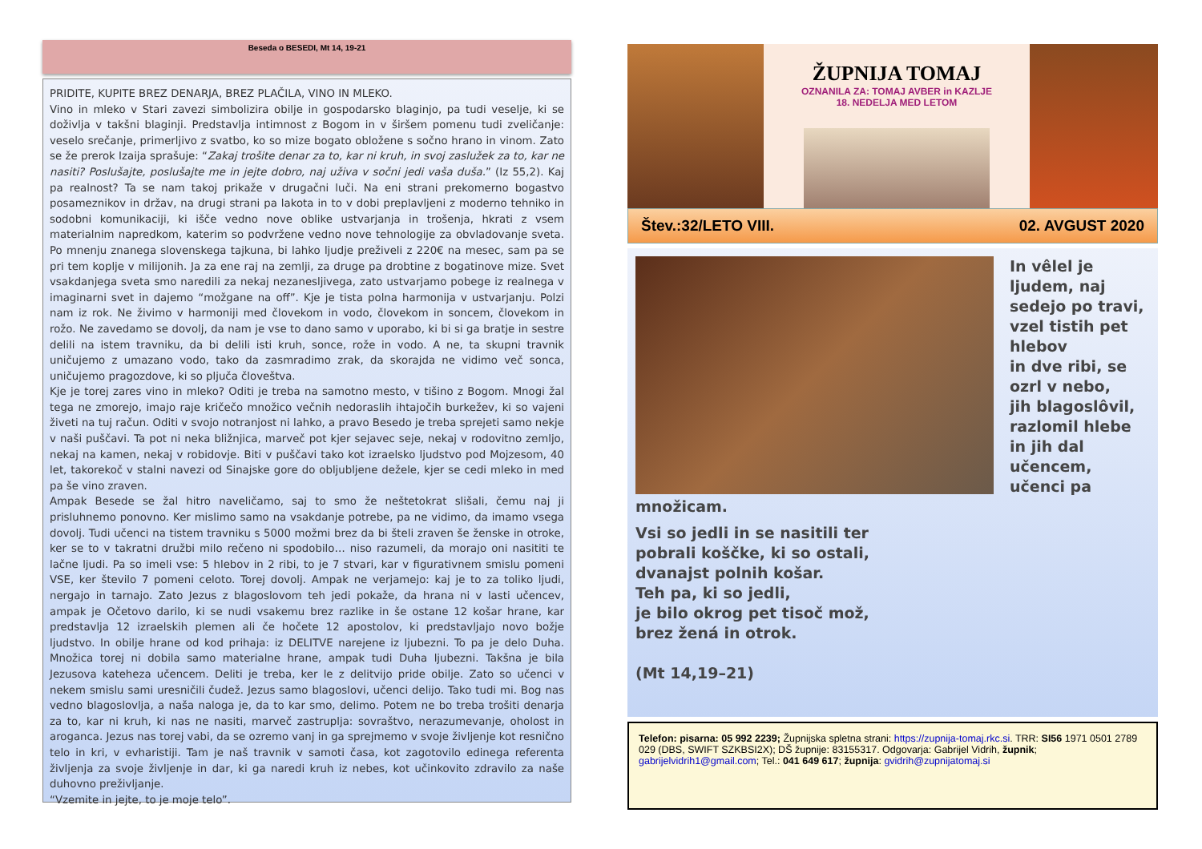Beseda o BESEDI, Mt 14, 19-21
PRIDITE, KUPITE BREZ DENARJA, BREZ PLAČILA, VINO IN MLEKO.
Vino in mleko v Stari zavezi simbolizira obilje in gospodarsko blaginjo, pa tudi veselje, ki se doživlja v takšni blaginji. Predstavlja intimnost z Bogom in v širšem pomenu tudi zveličanje: veselo srečanje, primerljivo z svatbo, ko so mize bogato obložene s sočno hrano in vinom. Zato se že prerok Izaija sprašuje: “Zakaj trošite denar za to, kar ni kruh, in svoj zaslužek za to, kar ne nasiti? Poslušajte, poslušajte me in jejte dobro, naj uživa v sočni jedi vaša duša.” (Iz 55,2). Kaj pa realnost? Ta se nam takoj prikaže v drugačni luči. Na eni strani prekomerno bogastvo posameznikov in držav, na drugi strani pa lakota in to v dobi preplavljeni z moderno tehniko in sodobni komunikaciji, ki išče vedno nove oblike ustvarjanja in trošenja, hkrati z vsem materialnim napredkom, katerim so podvržene vedno nove tehnologije za obvladovanje sveta. Po mnenju znanega slovenskega tajkuna, bi lahko ljudje preživeli z 220€ na mesec, sam pa se pri tem koplje v milijonih. Ja za ene raj na zemlji, za druge pa drobtine z bogatinove mize. Svet vsakdanjega sveta smo naredili za nekaj nezanesljivega, zato ustvarjamo pobege iz realnega v imaginarni svet in dajemo “možgane na off”. Kje je tista polna harmonija v ustvarjanju. Polzi nam iz rok. Ne živimo v harmoniji med človekom in vodo, človekom in soncem, človekom in rožo. Ne zavedamo se dovolj, da nam je vse to dano samo v uporabo, ki bi si ga bratje in sestre delili na istem travniku, da bi delili isti kruh, sonce, rože in vodo. A ne, ta skupni travnik uničujemo z umazano vodo, tako da zasmradimo zrak, da skorajda ne vidimo več sonca, uničujemo pragozdove, ki so pljuča človeštva.
Kje je torej zares vino in mleko? Oditi je treba na samotno mesto, v tišino z Bogom. Mnogi žal tega ne zmorejo, imajo raje kričečo množico večnih nedoraslih ihtajočih burkežev, ki so vajeni živeti na tuj račun. Oditi v svojo notranjost ni lahko, a pravo Besedo je treba sprejeti samo nekje v naši puščavi. Ta pot ni neka bližnjica, marveč pot kjer sejavec seje, nekaj v rodovitno zemljo, nekaj na kamen, nekaj v robidovje. Biti v puščavi tako kot izraelsko ljudstvo pod Mojzesom, 40 let, takorekoč v stalni navezi od Sinajske gore do obljubljene dežele, kjer se cedi mleko in med pa še vino zraven.
Ampak Besede se žal hitro naveličamo, saj to smo že neštetokrat slišali, čemu naj ji prisluhnemo ponovno. Ker mislimo samo na vsakdanje potrebe, pa ne vidimo, da imamo vsega dovolj. Tudi učenci na tistem travniku s 5000 možmi brez da bi šteli zraven še ženske in otroke, ker se to v takratni družbi milo rečeno ni spodobilo… niso razumeli, da morajo oni nasititi te lačne ljudi. Pa so imeli vse: 5 hlebov in 2 ribi, to je 7 stvari, kar v figurativnem smislu pomeni VSE, ker število 7 pomeni celoto. Torej dovolj. Ampak ne verjamejo: kaj je to za toliko ljudi, nergajo in tarnajo. Zato Jezus z blagoslovom teh jedi pokaže, da hrana ni v lasti učencev, ampak je Očetovo darilo, ki se nudi vsakemu brez razlike in še ostane 12 košar hrane, kar predstavlja 12 izraelskih plemen ali če hočete 12 apostolov, ki predstavljajo novo božje ljudstvo. In obilje hrane od kod prihaja: iz DELITVE narejene iz ljubezni. To pa je delo Duha. Množica torej ni dobila samo materialne hrane, ampak tudi Duha ljubezni. Takšna je bila Jezusova kateheza učencem. Deliti je treba, ker le z delitvijo pride obilje. Zato so učenci v nekem smislu sami uresničili čudež. Jezus samo blagoslovi, učenci delijo. Tako tudi mi. Bog nas vedno blagoslovlja, a naša naloga je, da to kar smo, delimo. Potem ne bo treba trošiti denarja za to, kar ni kruh, ki nas ne nasiti, marveč zastruplja: sovraštvo, nerazumevanje, oholost in aroganca. Jezus nas torej vabi, da se ozremo vanj in ga sprejmemo v svoje življenje kot resnično telo in kri, v evharistiji. Tam je naš travnik v samoti časa, kot zagotovilo edinega referenta življenja za svoje življenje in dar, ki ga naredi kruh iz nebes, kot učinkovito zdravilo za naše duhovno preživljanje.
“Vzemite in jejte, to je moje telo”.
ŽUPNIJA TOMAJ
OZNANILA ZA: TOMAJ AVBER in KAZLJE
18. NEDELJA MED LETOM
Štev.:32/LETO VIII. 02. AVGUST 2020
In vêlel je ljudem, naj sedejo po travi,
vzel tistih pet hlebov
in dve ribi, se ozrl v nebo,
jih blagoslôvil,
razlomil hlebe
in jih dal učencem,
učenci pa množicam.
Vsi so jedli in se nasitili ter
pobrali koščke, ki so ostali,
dvanajst polnih košar.
Teh pa, ki so jedli,
je bilo okrog pet tisoč mož,
brez žená in otrok.
(Mt 14,19–21)
Telefon: pisarna: 05 992 2239; Župnijska spletna strani: https://zupnija-tomaj.rkc.si. TRR: SI56 1971 0501 2789 029 (DBS, SWIFT SZKBSI2X); DŠ župnije: 83155317. Odgovarja: Gabrijel Vidrih, župnik; gabrijelvidrih1@gmail.com; Tel.: 041 649 617; župnija: gvidrih@zupnijatomaj.si